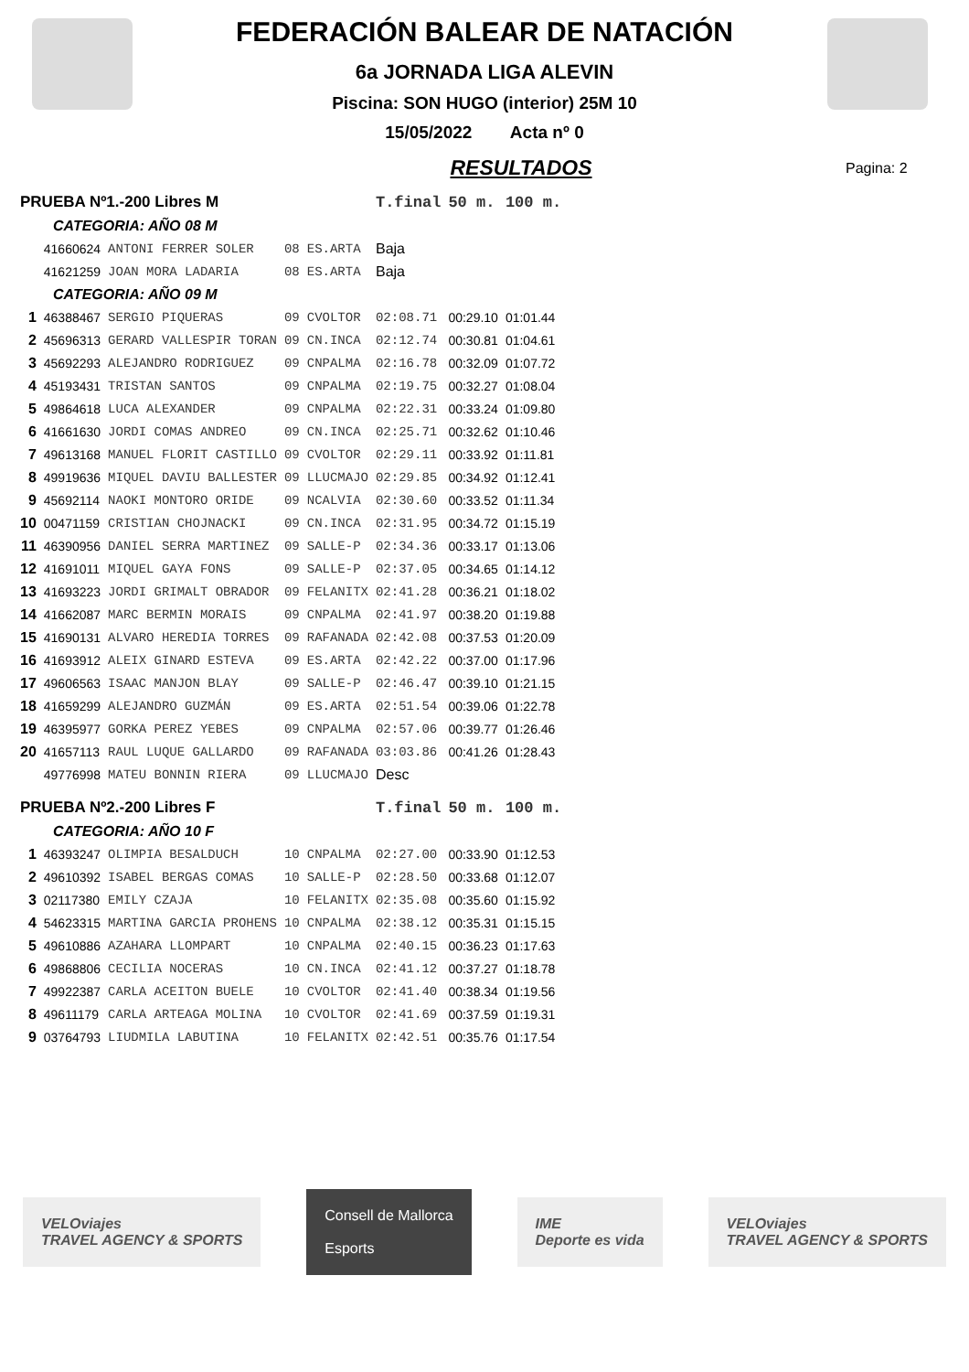FEDERACIÓN BALEAR DE NATACIÓN
6a JORNADA LIGA ALEVIN
Piscina: SON HUGO (interior) 25M 10
15/05/2022 Acta nº 0
RESULTADOS
Pagina: 2
| PRUEBA Nº1.-200 Libres M | | | | | T.final | 50 m. | 100 m. |
| CATEGORIA: AÑO 08 M | | | | | | | |
| | 41660624 | ANTONI FERRER SOLER | 08 | ES.ARTA | Baja | | |
| | 41621259 | JOAN MORA LADARIA | 08 | ES.ARTA | Baja | | |
| CATEGORIA: AÑO 09 M | | | | | | | |
| 1 | 46388467 | SERGIO PIQUERAS | 09 | CVOLTOR | 02:08.71 | 00:29.10 | 01:01.44 |
| 2 | 45696313 | GERARD VALLESPIR TORAN | 09 | CN.INCA | 02:12.74 | 00:30.81 | 01:04.61 |
| 3 | 45692293 | ALEJANDRO RODRIGUEZ | 09 | CNPALMA | 02:16.78 | 00:32.09 | 01:07.72 |
| 4 | 45193431 | TRISTAN SANTOS | 09 | CNPALMA | 02:19.75 | 00:32.27 | 01:08.04 |
| 5 | 49864618 | LUCA ALEXANDER | 09 | CNPALMA | 02:22.31 | 00:33.24 | 01:09.80 |
| 6 | 41661630 | JORDI COMAS ANDREO | 09 | CN.INCA | 02:25.71 | 00:32.62 | 01:10.46 |
| 7 | 49613168 | MANUEL FLORIT CASTILLO | 09 | CVOLTOR | 02:29.11 | 00:33.92 | 01:11.81 |
| 8 | 49919636 | MIQUEL DAVIU BALLESTER | 09 | LLUCMAJO | 02:29.85 | 00:34.92 | 01:12.41 |
| 9 | 45692114 | NAOKI MONTORO ORIDE | 09 | NCALVIA | 02:30.60 | 00:33.52 | 01:11.34 |
| 10 | 00471159 | CRISTIAN CHOJNACKI | 09 | CN.INCA | 02:31.95 | 00:34.72 | 01:15.19 |
| 11 | 46390956 | DANIEL SERRA MARTINEZ | 09 | SALLE-P | 02:34.36 | 00:33.17 | 01:13.06 |
| 12 | 41691011 | MIQUEL GAYA FONS | 09 | SALLE-P | 02:37.05 | 00:34.65 | 01:14.12 |
| 13 | 41693223 | JORDI GRIMALT OBRADOR | 09 | FELANITX | 02:41.28 | 00:36.21 | 01:18.02 |
| 14 | 41662087 | MARC BERMIN MORAIS | 09 | CNPALMA | 02:41.97 | 00:38.20 | 01:19.88 |
| 15 | 41690131 | ALVARO HEREDIA TORRES | 09 | RAFANADA | 02:42.08 | 00:37.53 | 01:20.09 |
| 16 | 41693912 | ALEIX GINARD ESTEVA | 09 | ES.ARTA | 02:42.22 | 00:37.00 | 01:17.96 |
| 17 | 49606563 | ISAAC MANJON BLAY | 09 | SALLE-P | 02:46.47 | 00:39.10 | 01:21.15 |
| 18 | 41659299 | ALEJANDRO GUZMÁN | 09 | ES.ARTA | 02:51.54 | 00:39.06 | 01:22.78 |
| 19 | 46395977 | GORKA PEREZ YEBES | 09 | CNPALMA | 02:57.06 | 00:39.77 | 01:26.46 |
| 20 | 41657113 | RAUL LUQUE GALLARDO | 09 | RAFANADA | 03:03.86 | 00:41.26 | 01:28.43 |
| | 49776998 | MATEU BONNIN RIERA | 09 | LLUCMAJO | Desc | | |
| PRUEBA Nº2.-200 Libres F | | | | | T.final | 50 m. | 100 m. |
| CATEGORIA: AÑO 10 F | | | | | | | |
| 1 | 46393247 | OLIMPIA BESALDUCH | 10 | CNPALMA | 02:27.00 | 00:33.90 | 01:12.53 |
| 2 | 49610392 | ISABEL BERGAS COMAS | 10 | SALLE-P | 02:28.50 | 00:33.68 | 01:12.07 |
| 3 | 02117380 | EMILY CZAJA | 10 | FELANITX | 02:35.08 | 00:35.60 | 01:15.92 |
| 4 | 54623315 | MARTINA GARCIA PROHENS | 10 | CNPALMA | 02:38.12 | 00:35.31 | 01:15.15 |
| 5 | 49610886 | AZAHARA LLOMPART | 10 | CNPALMA | 02:40.15 | 00:36.23 | 01:17.63 |
| 6 | 49868806 | CECILIA NOCERAS | 10 | CN.INCA | 02:41.12 | 00:37.27 | 01:18.78 |
| 7 | 49922387 | CARLA ACEITON BUELE | 10 | CVOLTOR | 02:41.40 | 00:38.34 | 01:19.56 |
| 8 | 49611179 | CARLA ARTEAGA MOLINA | 10 | CVOLTOR | 02:41.69 | 00:37.59 | 01:19.31 |
| 9 | 03764793 | LIUDMILA LABUTINA | 10 | FELANITX | 02:42.51 | 00:35.76 | 01:17.54 |
VELOviajes
TRAVEL AGENCY & SPORTS
Consell de Mallorca
Esports
IME
Deporte es vida
VELOviajes
TRAVEL AGENCY & SPORTS